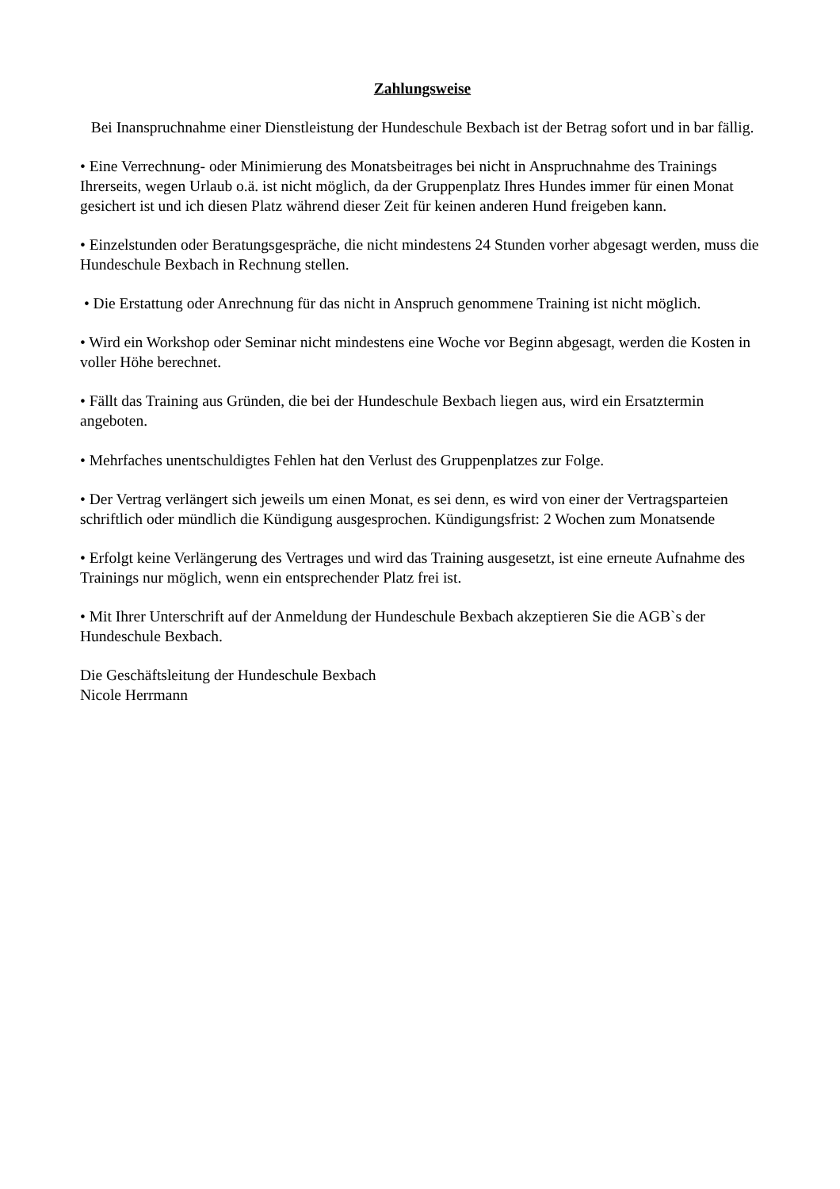Zahlungsweise
Bei Inanspruchnahme einer Dienstleistung der Hundeschule Bexbach ist der Betrag sofort und in bar fällig.
• Eine Verrechnung- oder Minimierung des Monatsbeitrages bei nicht in Anspruchnahme des Trainings Ihrerseits, wegen Urlaub o.ä. ist nicht möglich, da der Gruppenplatz Ihres Hundes immer für einen Monat gesichert ist und ich diesen Platz während dieser Zeit für keinen anderen Hund freigeben kann.
• Einzelstunden oder Beratungsgespräche, die nicht mindestens 24 Stunden vorher abgesagt werden, muss die Hundeschule Bexbach in Rechnung stellen.
• Die Erstattung oder Anrechnung für das nicht in Anspruch genommene Training ist nicht möglich.
• Wird ein Workshop oder Seminar nicht mindestens eine Woche vor Beginn abgesagt, werden die Kosten in voller Höhe berechnet.
• Fällt das Training aus Gründen, die bei der Hundeschule Bexbach liegen aus, wird ein Ersatztermin angeboten.
• Mehrfaches unentschuldigtes Fehlen hat den Verlust des Gruppenplatzes zur Folge.
• Der Vertrag verlängert sich jeweils um einen Monat, es sei denn, es wird von einer der Vertragsparteien schriftlich oder mündlich die Kündigung ausgesprochen. Kündigungsfrist: 2 Wochen zum Monatsende
• Erfolgt keine Verlängerung des Vertrages und wird das Training ausgesetzt, ist eine erneute Aufnahme des Trainings nur möglich, wenn ein entsprechender Platz frei ist.
• Mit Ihrer Unterschrift auf der Anmeldung der Hundeschule Bexbach akzeptieren Sie die AGB`s der Hundeschule Bexbach.
Die Geschäftsleitung der Hundeschule Bexbach
Nicole Herrmann